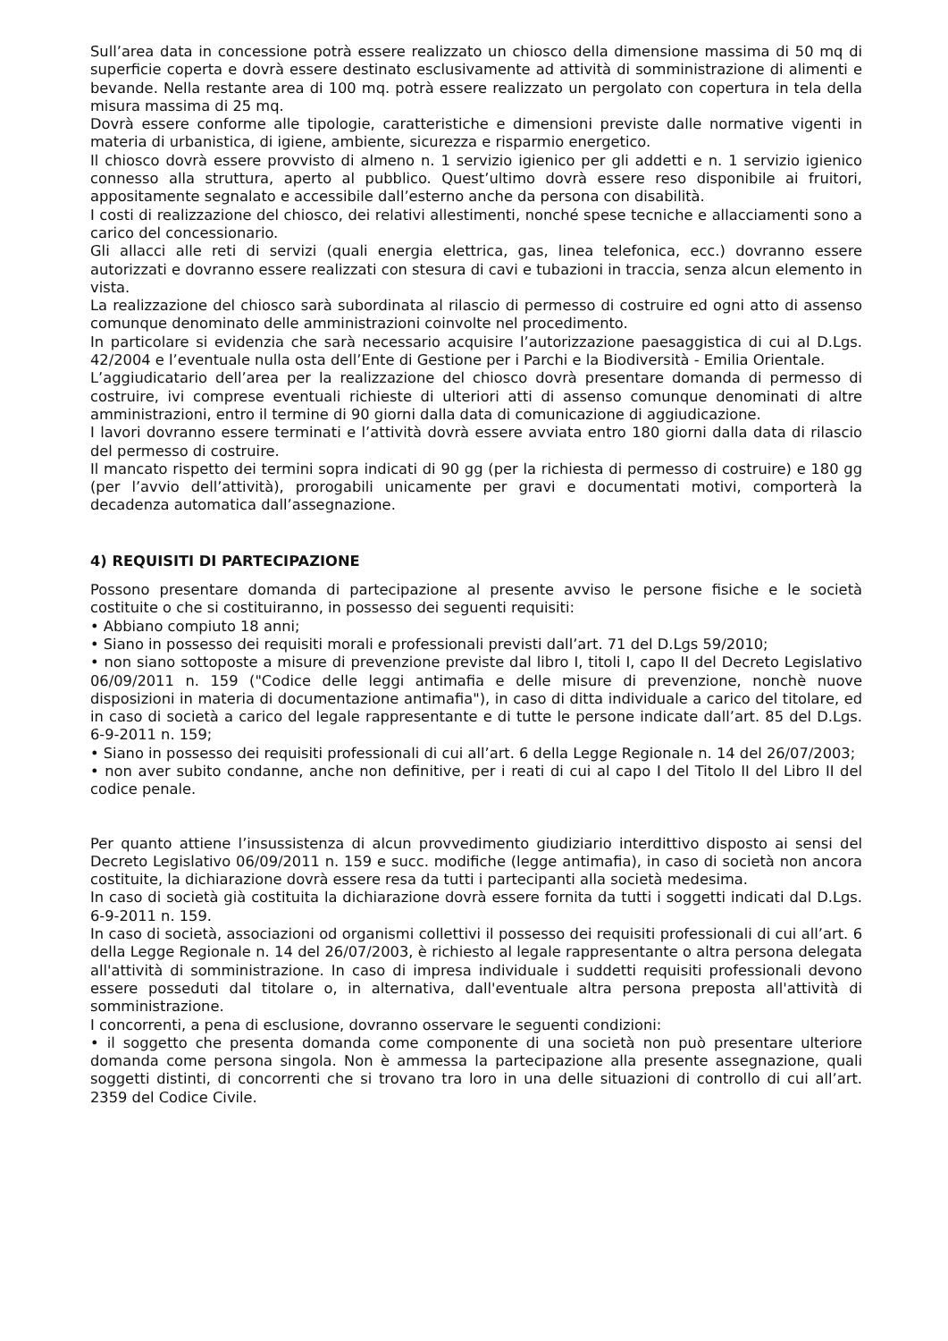Sull’area data in concessione potrà essere realizzato un chiosco della dimensione massima di 50 mq di superficie coperta e dovrà essere destinato esclusivamente ad attività di somministrazione di alimenti e bevande. Nella restante area di 100 mq. potrà essere realizzato un pergolato con copertura in tela della misura massima di 25 mq.
Dovrà essere conforme alle tipologie, caratteristiche e dimensioni previste dalle normative vigenti in materia di urbanistica, di igiene, ambiente, sicurezza e risparmio energetico.
Il chiosco dovrà essere provvisto di almeno n. 1 servizio igienico per gli addetti e n. 1 servizio igienico connesso alla struttura, aperto al pubblico. Quest’ultimo dovrà essere reso disponibile ai fruitori, appositamente segnalato e accessibile dall’esterno anche da persona con disabilità.
I costi di realizzazione del chiosco, dei relativi allestimenti, nonché spese tecniche e allacciamenti sono a carico del concessionario.
Gli allacci alle reti di servizi (quali energia elettrica, gas, linea telefonica, ecc.) dovranno essere autorizzati e dovranno essere realizzati con stesura di cavi e tubazioni in traccia, senza alcun elemento in vista.
La realizzazione del chiosco sarà subordinata al rilascio di permesso di costruire ed ogni atto di assenso comunque denominato delle amministrazioni coinvolte nel procedimento.
In particolare si evidenzia che sarà necessario acquisire l’autorizzazione paesaggistica di cui al D.Lgs. 42/2004 e l’eventuale nulla osta dell’Ente di Gestione per i Parchi e la Biodiversità - Emilia Orientale.
L’aggiudicatario dell’area per la realizzazione del chiosco dovrà presentare domanda di permesso di costruire, ivi comprese eventuali richieste di ulteriori atti di assenso comunque denominati di altre amministrazioni, entro il termine di 90 giorni dalla data di comunicazione di aggiudicazione.
I lavori dovranno essere terminati e l’attività dovrà essere avviata entro 180 giorni dalla data di rilascio del permesso di costruire.
Il mancato rispetto dei termini sopra indicati di 90 gg (per la richiesta di permesso di costruire) e 180 gg (per l’avvio dell’attività), prorogabili unicamente per gravi e documentati motivi, comporterà la decadenza automatica dall’assegnazione.
4) REQUISITI DI PARTECIPAZIONE
Possono presentare domanda di partecipazione al presente avviso le persone fisiche e le società costituite o che si costituiranno, in possesso dei seguenti requisiti:
• Abbiano compiuto 18 anni;
• Siano in possesso dei requisiti morali e professionali previsti dall’art. 71 del D.Lgs 59/2010;
• non siano sottoposte a misure di prevenzione previste dal libro I, titoli I, capo II del Decreto Legislativo 06/09/2011 n. 159 ("Codice delle leggi antimafia e delle misure di prevenzione, nonchè nuove disposizioni in materia di documentazione antimafia"), in caso di ditta individuale a carico del titolare, ed in caso di società a carico del legale rappresentante e di tutte le persone indicate dall’art. 85 del D.Lgs. 6-9-2011 n. 159;
• Siano in possesso dei requisiti professionali di cui all’art. 6 della Legge Regionale n. 14 del 26/07/2003;
• non aver subito condanne, anche non definitive, per i reati di cui al capo I del Titolo II del Libro II del codice penale.
Per quanto attiene l’insussistenza di alcun provvedimento giudiziario interdittivo disposto ai sensi del Decreto Legislativo 06/09/2011 n. 159 e succ. modifiche (legge antimafia), in caso di società non ancora costituite, la dichiarazione dovrà essere resa da tutti i partecipanti alla società medesima.
In caso di società già costituita la dichiarazione dovrà essere fornita da tutti i soggetti indicati dal D.Lgs. 6-9-2011 n. 159.
In caso di società, associazioni od organismi collettivi il possesso dei requisiti professionali di cui all’art. 6 della Legge Regionale n. 14 del 26/07/2003, è richiesto al legale rappresentante o altra persona delegata all'attività di somministrazione. In caso di impresa individuale i suddetti requisiti professionali devono essere posseduti dal titolare o, in alternativa, dall'eventuale altra persona preposta all'attività di somministrazione.
I concorrenti, a pena di esclusione, dovranno osservare le seguenti condizioni:
• il soggetto che presenta domanda come componente di una società non può presentare ulteriore domanda come persona singola. Non è ammessa la partecipazione alla presente assegnazione, quali soggetti distinti, di concorrenti che si trovano tra loro in una delle situazioni di controllo di cui all’art. 2359 del Codice Civile.